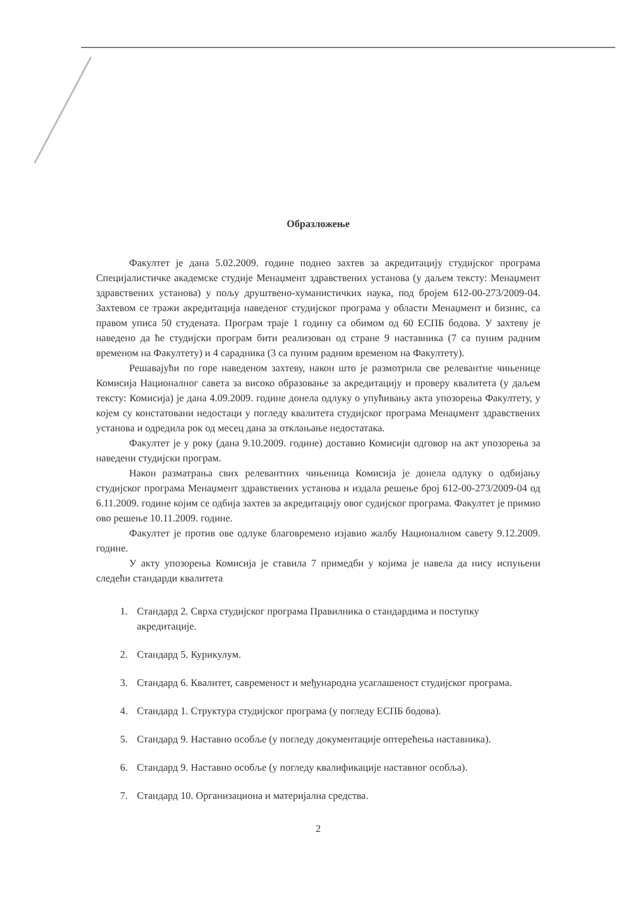Образложење
Факултет је дана 5.02.2009. године поднео захтев за акредитацију студијског програма Специјалистичке академске студије Менаџмент здравствених установа (у даљем тексту: Менаџмент здравствених установа) у пољу друштвено-хуманистичких наука, под бројем 612-00-273/2009-04. Захтевом се тражи акредитација наведеног студијског програма у области Менаџмент и бизнис, са правом уписа 50 студената. Програм траје 1 годину са обимом од 60 ЕСПБ бодова. У захтеву је наведено да ће студијски програм бити реализован од стране 9 наставника (7 са пуним радним временом на Факултету) и 4 сарадника (3 са пуним радним временом на Факултету).
Решавајући по горе наведеном захтеву, након што је размотрила све релевантне чињенице Комисија Националног савета за високо образовање за акредитацију и проверу квалитета (у даљем тексту: Комисија) је дана 4.09.2009. године донела одлуку о упућивању акта упозорења Факултету, у којем су констатовани недостаци у погледу квалитета студијског програма Менаџмент здравствених установа и одредила рок од месец дана за отклањање недостатака.
Факултет је у року (дана 9.10.2009. године) доставио Комисији одговор на акт упозорења за наведени студијски програм.
Након разматрања свих релевантних чињеница Комисија је донела одлуку о одбијању студијског програма Менаџмент здравствених установа и издала решење број 612-00-273/2009-04 од 6.11.2009. године којим се одбија захтев за акредитацију овог судијског програма. Факултет је примио ово решење 10.11.2009. године.
Факултет је против ове одлуке благовремено изјавио жалбу Националном савету 9.12.2009. године.
У акту упозорења Комисија је ставила 7 примедби у којима је навела да нису испуњени следећи стандарди квалитета
1. Стандард 2. Сврха студијског програма Правилника о стандардима и поступку акредитације.
2. Стандард 5. Курикулум.
3. Стандард 6. Квалитет, савременост и међународна усаглашеност студијског програма.
4. Стандард 1. Структура студијског програма (у погледу ЕСПБ бодова).
5. Стандард 9. Наставно особље (у погледу документације оптерећења наставника).
6. Стандард 9. Наставно особље (у погледу квалификације наставног особља).
7. Стандард 10. Организациона и материјална средства.
2